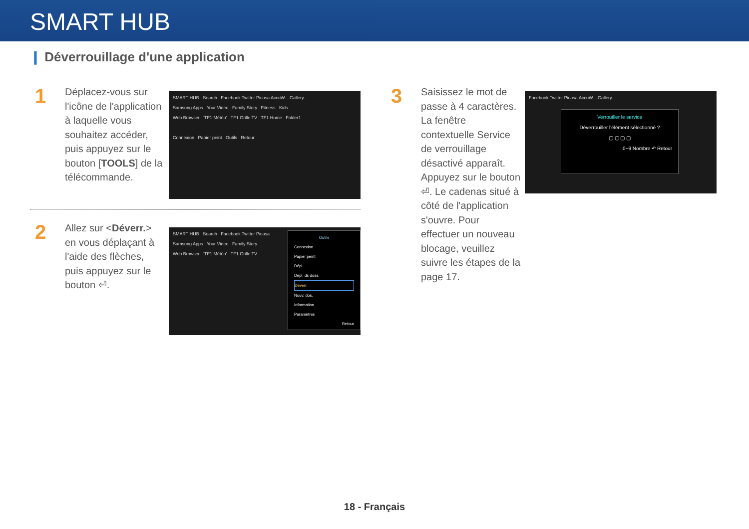SMART HUB
❙ Déverrouillage d'une application
1
Déplacez-vous sur l'icône de l'application à laquelle vous souhaitez accéder, puis appuyez sur le bouton [TOOLS] de la télécommande.
SMART HUB Search Facebook Twitter Picasa AccuW... Gallery...
Samsung Apps Your Video Family Story Fitness Kids
Web Browser 'TF1 Météo' TF1 Grille TV TF1 Home Folder1
Connexion Papier peint Outils Retour
2
Allez sur <Déverr.> en vous déplaçant à l'aide des flèches, puis appuyez sur le bouton ⏎.
SMART HUB Search Facebook Twitter Picasa
Samsung Apps Your Video Family Story
Web Browser 'TF1 Météo' TF1 Grille TV
Outils
Connexion
Papier peint
Dépl.
Dépl. ds doss.
Déverr.
Nouv. dos.
Information
Paramètres
Retour
3
Saisissez le mot de passe à 4 caractères. La fenêtre contextuelle Service de verrouillage désactivé apparaît. Appuyez sur le bouton ⏎. Le cadenas situé à côté de l'application s'ouvre. Pour effectuer un nouveau blocage, veuillez suivre les étapes de la page 17.
Facebook Twitter Picasa AccuW... Gallery...
Verrouiller le service
Déverrouiller l'élément sélectionné ?
▢ ▢ ▢ ▢
0~9 Nombre ↶ Retour
18 - Français